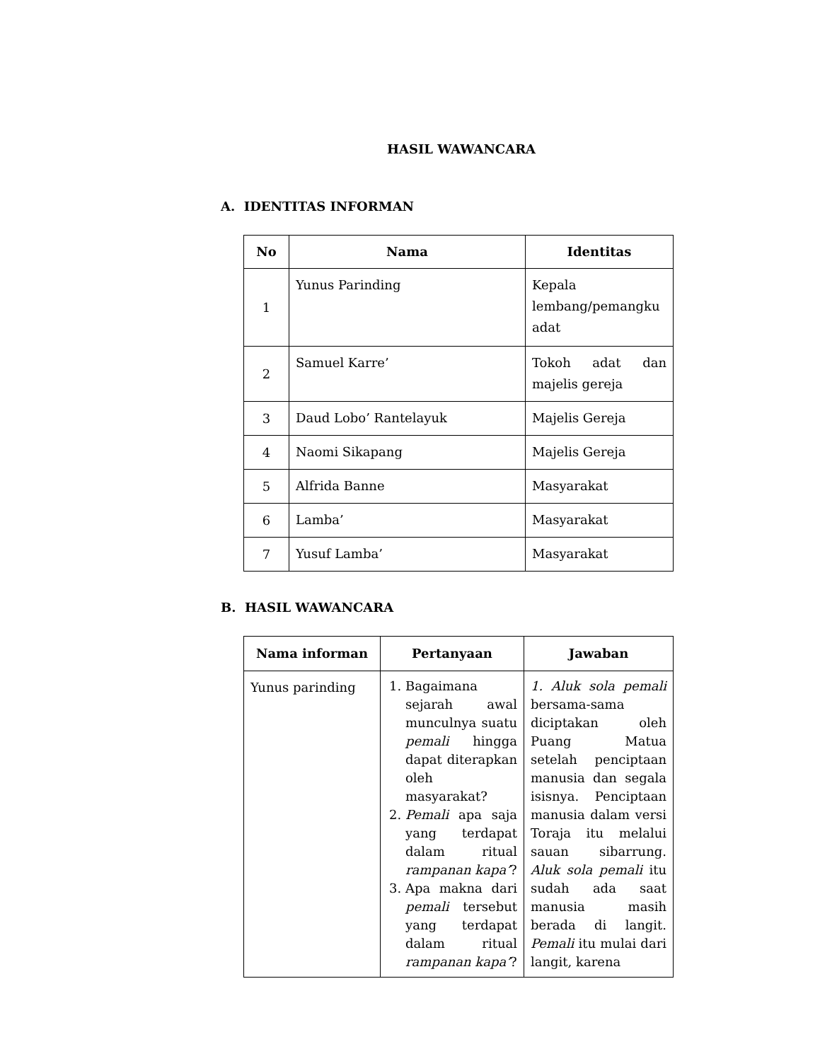HASIL WAWANCARA
A. IDENTITAS INFORMAN
| No | Nama | Identitas |
| --- | --- | --- |
| 1 | Yunus Parinding | Kepala lembang/pemangku adat |
| 2 | Samuel Karre’ | Tokoh adat dan majelis gereja |
| 3 | Daud Lobo’ Rantelayuk | Majelis Gereja |
| 4 | Naomi Sikapang | Majelis Gereja |
| 5 | Alfrida Banne | Masyarakat |
| 6 | Lamba’ | Masyarakat |
| 7 | Yusuf Lamba’ | Masyarakat |
B. HASIL WAWANCARA
| Nama informan | Pertanyaan | Jawaban |
| --- | --- | --- |
| Yunus parinding | 1. Bagaimana sejarah awal munculnya suatu pemali hingga dapat diterapkan oleh masyarakat? 2. Pemali apa saja yang terdapat dalam ritual rampanan kapa’ ? 3. Apa makna dari pemali tersebut yang terdapat dalam ritual rampanan kapa’ ? | 1. Aluk sola pemali bersama-sama diciptakan oleh Puang Matua setelah penciptaan manusia dan segala isisnya. Penciptaan manusia dalam versi Toraja itu melalui sauan sibarrung. Aluk sola pemali itu sudah ada saat manusia masih berada di langit. Pemali itu mulai dari langit, karena |